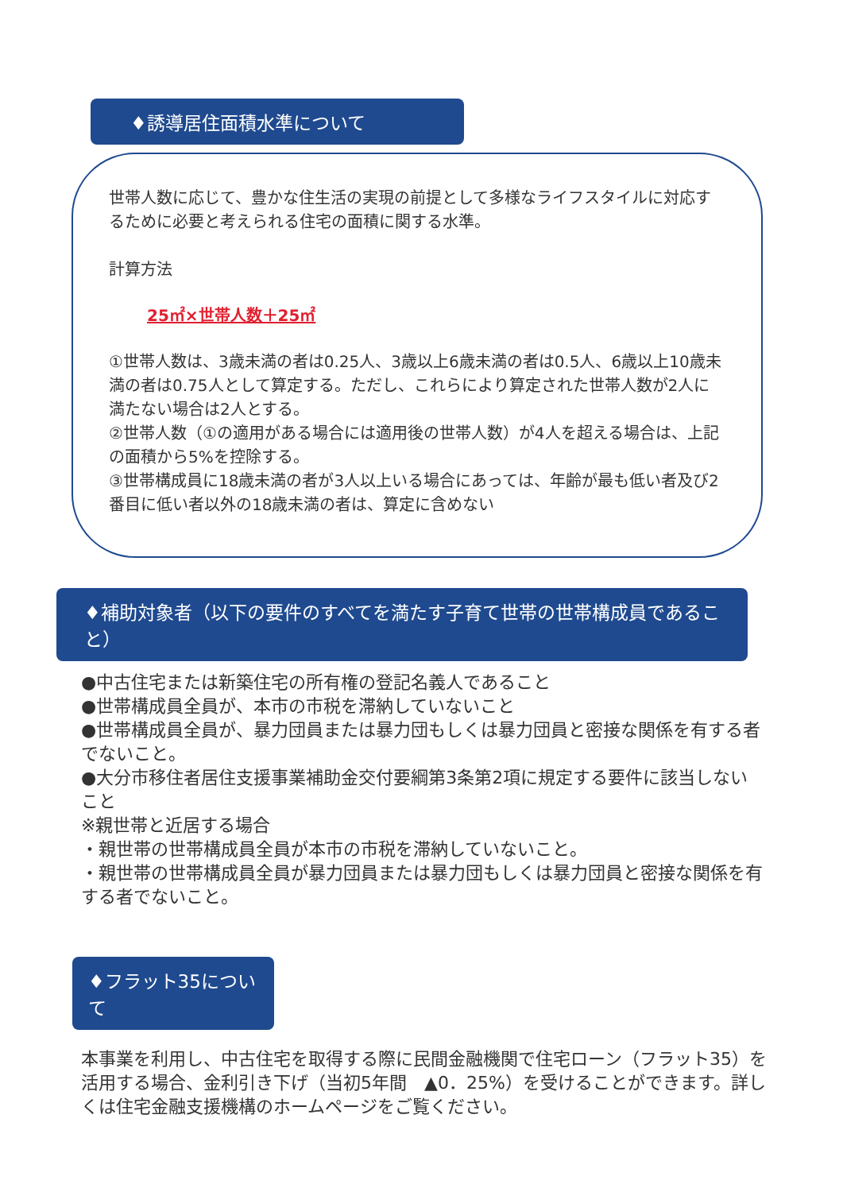♦誘導居住面積水準について
世帯人数に応じて、豊かな住生活の実現の前提として多様なライフスタイルに対応するために必要と考えられる住宅の面積に関する水準。
計算方法
25㎡×世帯人数＋25㎡
①世帯人数は、3歳未満の者は0.25人、3歳以上6歳未満の者は0.5人、6歳以上10歳未満の者は0.75人として算定する。ただし、これらにより算定された世帯人数が2人に満たない場合は2人とする。
②世帯人数（①の適用がある場合には適用後の世帯人数）が4人を超える場合は、上記の面積から5%を控除する。
③世帯構成員に18歳未満の者が3人以上いる場合にあっては、年齢が最も低い者及び2番目に低い者以外の18歳未満の者は、算定に含めない
♦補助対象者（以下の要件のすべてを満たす子育て世帯の世帯構成員であること）
●中古住宅または新築住宅の所有権の登記名義人であること
●世帯構成員全員が、本市の市税を滞納していないこと
●世帯構成員全員が、暴力団員または暴力団もしくは暴力団員と密接な関係を有する者でないこと。
●大分市移住者居住支援事業補助金交付要綱第3条第2項に規定する要件に該当しないこと
※親世帯と近居する場合
・親世帯の世帯構成員全員が本市の市税を滞納していないこと。
・親世帯の世帯構成員全員が暴力団員または暴力団もしくは暴力団員と密接な関係を有する者でないこと。
♦フラット35について
本事業を利用し、中古住宅を取得する際に民間金融機関で住宅ローン（フラット35）を活用する場合、金利引き下げ（当初5年間　▲0．25%）を受けることができます。詳しくは住宅金融支援機構のホームページをご覧ください。